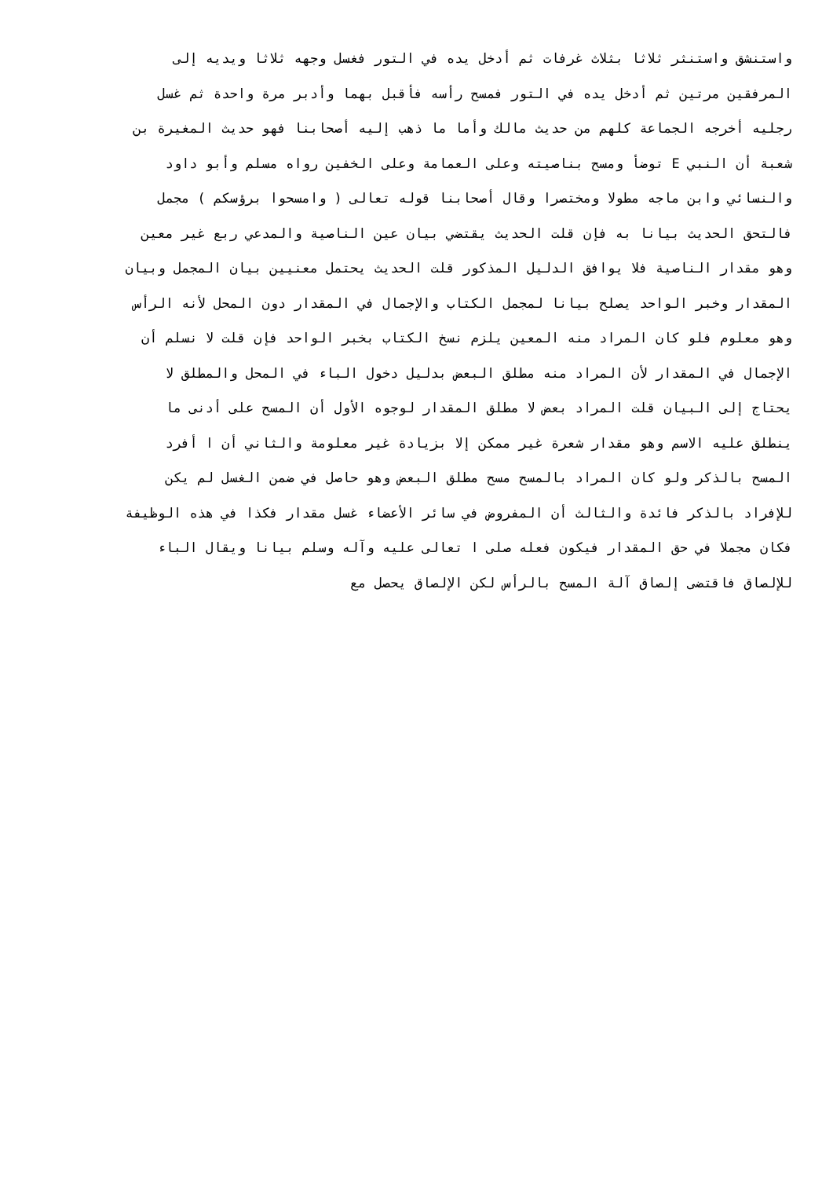واستنشق واستنثر ثلاثا بثلاث غرفات ثم أدخل يده في التور فغسل وجهه ثلاثا ويديه إلى
المرفقين مرتين ثم أدخل يده في التور فمسح رأسه فأقبل بهما وأدبر مرة واحدة ثم غسل
رجليه أخرجه الجماعة كلهم من حديث مالك وأما ما ذهب إليه أصحابنا فهو حديث المغيرة بن
شعبة أن النبي E توضأ ومسح بناصيته وعلى العمامة وعلى الخفين رواه مسلم وأبو داود
والنسائي وابن ماجه مطولا ومختصرا وقال أصحابنا قوله تعالى ( وامسحوا برؤسكم ) مجمل
فالتحق الحديث بيانا به فإن قلت الحديث يقتضي بيان عين الناصية والمدعي ربع غير معين
وهو مقدار الناصية فلا يوافق الدليل المذكور قلت الحديث يحتمل معنيين بيان المجمل وبيان
المقدار وخبر الواحد يصلح بيانا لمجمل الكتاب والإجمال في المقدار دون المحل لأنه الرأس
وهو معلوم فلو كان المراد منه المعين يلزم نسخ الكتاب بخبر الواحد فإن قلت لا نسلم أن
الإجمال في المقدار لأن المراد منه مطلق البعض بدليل دخول الباء في المحل والمطلق لا
يحتاج إلى البيان قلت المراد بعض لا مطلق المقدار لوجوه الأول أن المسح على أدنى ما
ينطلق عليه الاسم وهو مقدار شعرة غير ممكن إلا بزيادة غير معلومة والثاني أن ا أفرد
المسح بالذكر ولو كان المراد بالمسح مسح مطلق البعض وهو حاصل في ضمن الغسل لم يكن
للإفراد بالذكر فائدة والثالث أن المفروض في سائر الأعضاء غسل مقدار فكذا في هذه الوظيفة
فكان مجملا في حق المقدار فيكون فعله صلى ا تعالى عليه وآله وسلم بيانا ويقال الباء
للإلصاق فاقتضى إلصاق آلة المسح بالرأس لكن الإلصاق يحصل مع